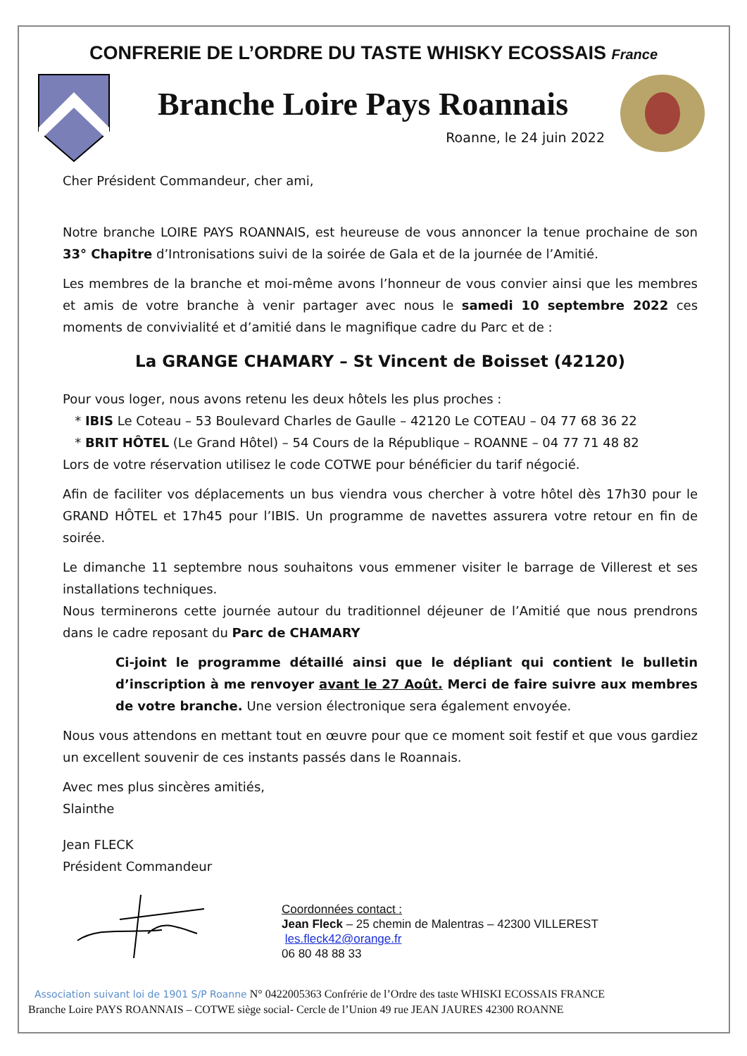CONFRERIE DE L’ORDRE DU TASTE WHISKY ECOSSAIS France
Branche Loire Pays Roannais
Roanne, le 24 juin 2022
Cher Président Commandeur, cher ami,
Notre branche LOIRE PAYS ROANNAIS, est heureuse de vous annoncer la tenue prochaine de son 33° Chapitre d’Intronisations suivi de la soirée de Gala et de la journée de l’Amitié.
Les membres de la branche et moi-même avons l’honneur de vous convier ainsi que les membres et amis de votre branche à venir partager avec nous le samedi 10 septembre 2022 ces moments de convivialité et d’amitié dans le magnifique cadre du Parc et de :
La GRANGE CHAMARY – St Vincent de Boisset (42120)
Pour vous loger, nous avons retenu les deux hôtels les plus proches :
* IBIS Le Coteau – 53 Boulevard Charles de Gaulle – 42120 Le COTEAU – 04 77 68 36 22
* BRIT HÔTEL (Le Grand Hôtel) – 54 Cours de la République – ROANNE – 04 77 71 48 82
Lors de votre réservation utilisez le code COTWE pour bénéficier du tarif négocié.
Afin de faciliter vos déplacements un bus viendra vous chercher à votre hôtel dès 17h30 pour le GRAND HÔTEL et 17h45 pour l’IBIS. Un programme de navettes assurera votre retour en fin de soirée.
Le dimanche 11 septembre nous souhaitons vous emmener visiter le barrage de Villerest et ses installations techniques.
Nous terminerons cette journée autour du traditionnel déjeuner de l’Amitié que nous prendrons dans le cadre reposant du Parc de CHAMARY
Ci-joint le programme détaillé ainsi que le dépliant qui contient le bulletin d’inscription à me renvoyer avant le 27 Août. Merci de faire suivre aux membres de votre branche. Une version électronique sera également envoyée.
Nous vous attendons en mettant tout en œuvre pour que ce moment soit festif et que vous gardiez un excellent souvenir de ces instants passés dans le Roannais.
Avec mes plus sincères amitiés,
Slainthe
Jean FLECK
Président Commandeur
Coordonnées contact :
Jean Fleck – 25 chemin de Malentras – 42300 VILLEREST
les.fleck42@orange.fr
06 80 48 88 33
Association suivant loi de 1901 S/P Roanne N° 0422005363 Confrérie de l’Ordre des taste WHISKI ECOSSAIS FRANCE
Branche Loire PAYS ROANNAIS – COTWE siège social- Cercle de l’Union 49 rue JEAN JAURES 42300 ROANNE